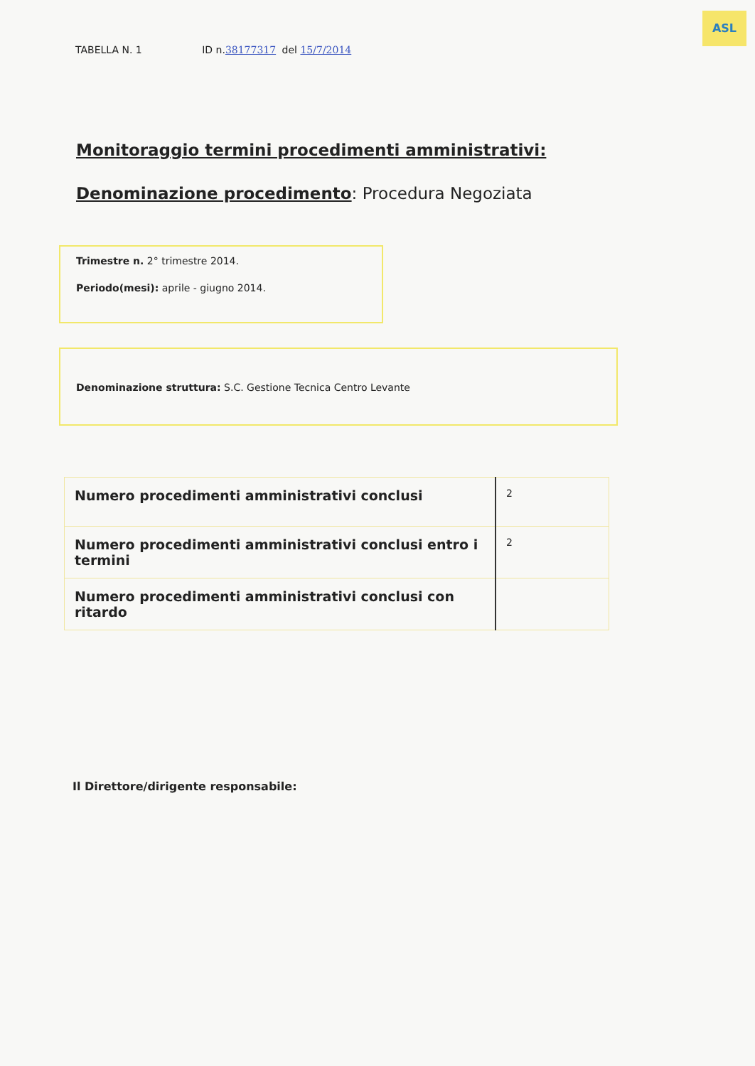ASL
TABELLA N. 1 ID n.38177317 del 15/7/2014
Monitoraggio termini procedimenti amministrativi:
Denominazione procedimento: Procedura Negoziata
Trimestre n. 2° trimestre 2014.
Periodo(mesi): aprile - giugno 2014.
Denominazione struttura: S.C. Gestione Tecnica Centro Levante
| Numero procedimenti amministrativi conclusi | 2 |
| Numero procedimenti amministrativi conclusi entro i termini | 2 |
| Numero procedimenti amministrativi conclusi con ritardo | |
Il Direttore/dirigente responsabile: